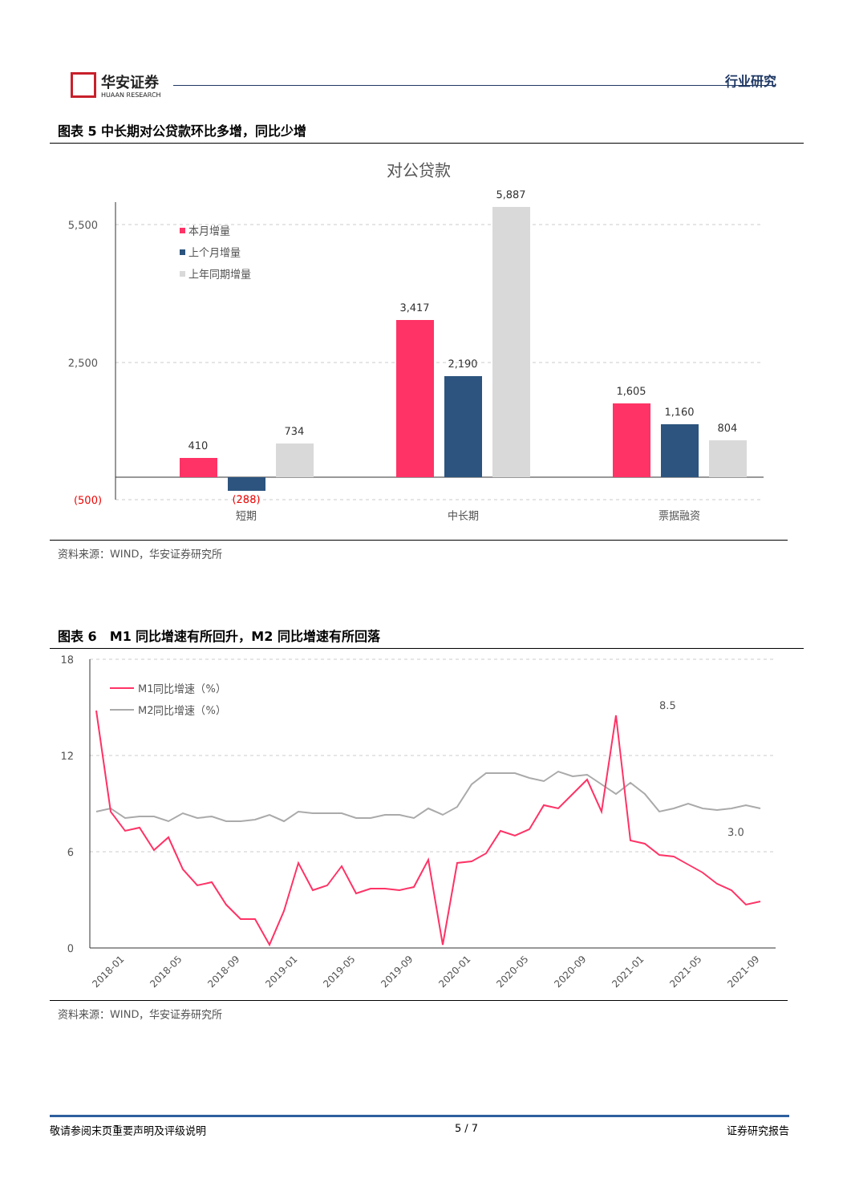华安证券
HUAAN RESEARCH
行业研究
图表 5 中长期对公贷款环比多增，同比少增
对公贷款
5,500
2,500
(500)
410
(288)
734
3,417
2,190
5,887
1,605
1,160
804
短期
中长期
票据融资
本月增量
上个月增量
上年同期增量
资料来源：WIND，华安证券研究所
图表 6　M1 同比增速有所回升，M2 同比增速有所回落
18
12
6
0
8.5
3.0
M1同比增速（%）
M2同比增速（%）
2018-01
2018-05
2018-09
2019-01
2019-05
2019-09
2020-01
2020-05
2020-09
2021-01
2021-05
2021-09
资料来源：WIND，华安证券研究所
敬请参阅末页重要声明及评级说明 5 / 7 证券研究报告